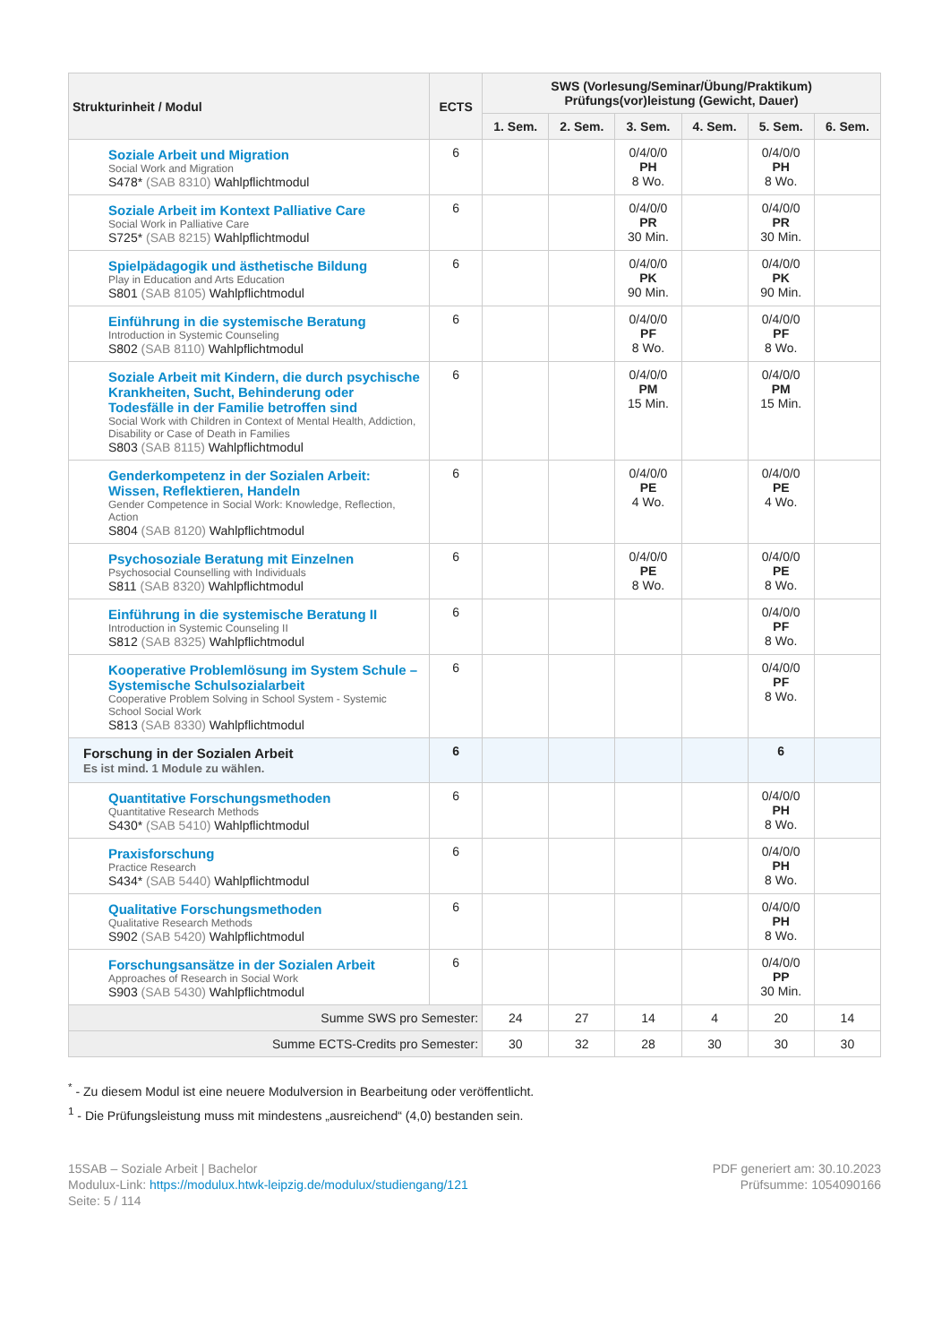| Strukturinheit / Modul | ECTS | SWS (Vorlesung/Seminar/Übung/Praktikum) Prüfungs(vor)leistung (Gewicht, Dauer) | | | | | |
| --- | --- | --- | --- | --- | --- | --- | --- |
| | | 1. Sem. | 2. Sem. | 3. Sem. | 4. Sem. | 5. Sem. | 6. Sem. |
| Soziale Arbeit und Migration Social Work and Migration S478* (SAB 8310) Wahlpflichtmodul | 6 | | | 0/4/0/0 PH 8 Wo. | | 0/4/0/0 PH 8 Wo. | |
| Soziale Arbeit im Kontext Palliative Care Social Work in Palliative Care S725* (SAB 8215) Wahlpflichtmodul | 6 | | | 0/4/0/0 PR 30 Min. | | 0/4/0/0 PR 30 Min. | |
| Spielpädagogik und ästhetische Bildung Play in Education and Arts Education S801 (SAB 8105) Wahlpflichtmodul | 6 | | | 0/4/0/0 PK 90 Min. | | 0/4/0/0 PK 90 Min. | |
| Einführung in die systemische Beratung Introduction in Systemic Counseling S802 (SAB 8110) Wahlpflichtmodul | 6 | | | 0/4/0/0 PF 8 Wo. | | 0/4/0/0 PF 8 Wo. | |
| Soziale Arbeit mit Kindern, die durch psychische Krankheiten, Sucht, Behinderung oder Todesfälle in der Familie betroffen sind Social Work with Children in Context of Mental Health, Addiction, Disability or Case of Death in Families S803 (SAB 8115) Wahlpflichtmodul | 6 | | | 0/4/0/0 PM 15 Min. | | 0/4/0/0 PM 15 Min. | |
| Genderkompetenz in der Sozialen Arbeit: Wissen, Reflektieren, Handeln Gender Competence in Social Work: Knowledge, Reflection, Action S804 (SAB 8120) Wahlpflichtmodul | 6 | | | 0/4/0/0 PE 4 Wo. | | 0/4/0/0 PE 4 Wo. | |
| Psychosoziale Beratung mit Einzelnen Psychosocial Counselling with Individuals S811 (SAB 8320) Wahlpflichtmodul | 6 | | | 0/4/0/0 PE 8 Wo. | | 0/4/0/0 PE 8 Wo. | |
| Einführung in die systemische Beratung II Introduction in Systemic Counseling II S812 (SAB 8325) Wahlpflichtmodul | 6 | | | | | 0/4/0/0 PF 8 Wo. | |
| Kooperative Problemlösung im System Schule – Systemische Schulsozialarbeit Cooperative Problem Solving in School System - Systemic School Social Work S813 (SAB 8330) Wahlpflichtmodul | 6 | | | | | 0/4/0/0 PF 8 Wo. | |
| Forschung in der Sozialen Arbeit Es ist mind. 1 Module zu wählen. | 6 | | | | | 6 | |
| Quantitative Forschungsmethoden Quantitative Research Methods S430* (SAB 5410) Wahlpflichtmodul | 6 | | | | | 0/4/0/0 PH 8 Wo. | |
| Praxisforschung Practice Research S434* (SAB 5440) Wahlpflichtmodul | 6 | | | | | 0/4/0/0 PH 8 Wo. | |
| Qualitative Forschungsmethoden Qualitative Research Methods S902 (SAB 5420) Wahlpflichtmodul | 6 | | | | | 0/4/0/0 PH 8 Wo. | |
| Forschungsansätze in der Sozialen Arbeit Approaches of Research in Social Work S903 (SAB 5430) Wahlpflichtmodul | 6 | | | | | 0/4/0/0 PP 30 Min. | |
| Summe SWS pro Semester: | | 24 | 27 | 14 | 4 | 20 | 14 |
| Summe ECTS-Credits pro Semester: | | 30 | 32 | 28 | 30 | 30 | 30 |
<sup>*</sup> - Zu diesem Modul ist eine neuere Modulversion in Bearbeitung oder veröffentlicht.
<sup>1</sup> - Die Prüfungsleistung muss mit mindestens „ausreichend“ (4,0) bestanden sein.
15SAB – Soziale Arbeit | Bachelor
Modulux-Link: https://modulux.htwk-leipzig.de/modulux/studiengang/121
Seite: 5 / 114
PDF generiert am: 30.10.2023
Prüfsumme: 1054090166